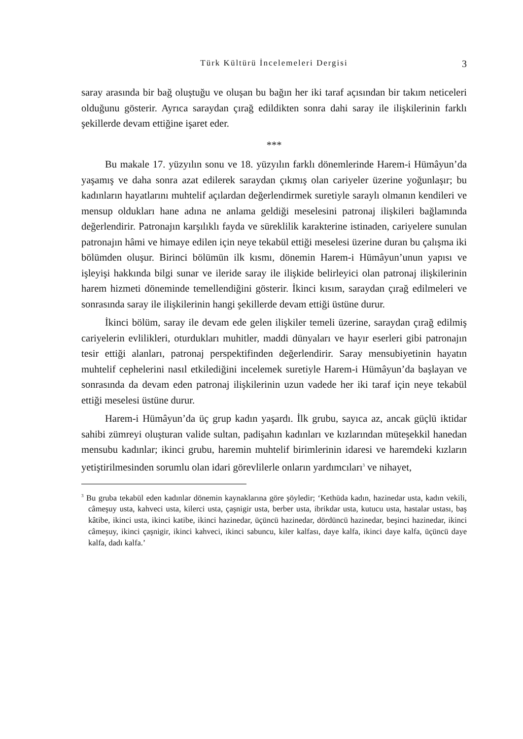Türk Kültürü İncelemeleri Dergisi
3
saray arasında bir bağ oluştuğu ve oluşan bu bağın her iki taraf açısından bir takım neticeleri olduğunu gösterir. Ayrıca saraydan çırağ edildikten sonra dahi saray ile ilişkilerinin farklı şekillerde devam ettiğine işaret eder.
***
Bu makale 17. yüzyılın sonu ve 18. yüzyılın farklı dönemlerinde Harem-i Hümâyun’da yaşamış ve daha sonra azat edilerek saraydan çıkmış olan cariyeler üzerine yoğunlaşır; bu kadınların hayatlarını muhtelif açılardan değerlendirmek suretiyle saraylı olmanın kendileri ve mensup oldukları hane adına ne anlama geldiği meselesini patronaj ilişkileri bağlamında değerlendirir. Patronajın karşılıklı fayda ve süreklilik karakterine istinaden, cariyelere sunulan patronajın hâmi ve himaye edilen için neye tekabül ettiği meselesi üzerine duran bu çalışma iki bölümden oluşur. Birinci bölümün ilk kısmı, dönemin Harem-i Hümâyun’unun yapısı ve işleyişi hakkında bilgi sunar ve ileride saray ile ilişkide belirleyici olan patronaj ilişkilerinin harem hizmeti döneminde temellendiğini gösterir. İkinci kısım, saraydan çırağ edilmeleri ve sonrasında saray ile ilişkilerinin hangi şekillerde devam ettiği üstüne durur.
İkinci bölüm, saray ile devam ede gelen ilişkiler temeli üzerine, saraydan çırağ edilmiş cariyelerin evlilikleri, oturdukları muhitler, maddi dünyaları ve hayır eserleri gibi patronajın tesir ettiği alanları, patronaj perspektifinden değerlendirir. Saray mensubiyetinin hayatın muhtelif cephelerini nasıl etkilediğini incelemek suretiyle Harem-i Hümâyun’da başlayan ve sonrasında da devam eden patronaj ilişkilerinin uzun vadede her iki taraf için neye tekabül ettiği meselesi üstüne durur.
Harem-i Hümâyun’da üç grup kadın yaşardı. İlk grubu, sayıca az, ancak güçlü iktidar sahibi zümreyi oluşturan valide sultan, padişahın kadınları ve kızlarından müteşekkil hanedan mensubu kadınlar; ikinci grubu, haremin muhtelif birimlerinin idaresi ve haremdeki kızların yetiştirilmesinden sorumlu olan idari görevlilerle onların yardımcıları<sup>3</sup> ve nihayet,
<sup>3</sup> Bu gruba tekabül eden kadınlar dönemin kaynaklarına göre şöyledir; ‘Kethüda kadın, hazinedar usta, kadın vekili, câmeşuy usta, kahveci usta, kilerci usta, çaşnigir usta, berber usta, ibrikdar usta, kutucu usta, hastalar ustası, baş kâtibe, ikinci usta, ikinci katibe, ikinci hazinedar, üçüncü hazinedar, dördüncü hazinedar, beşinci hazinedar, ikinci câmeşuy, ikinci çaşnigir, ikinci kahveci, ikinci sabuncu, kiler kalfası, daye kalfa, ikinci daye kalfa, üçüncü daye kalfa, dadı kalfa.’